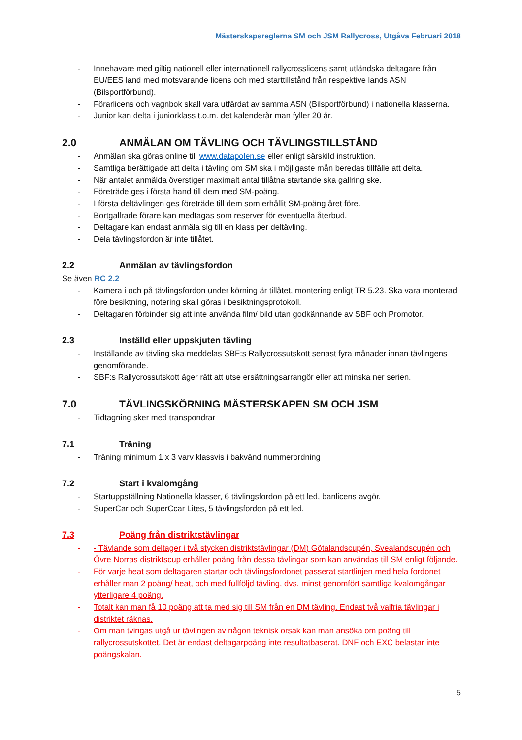Mästerskapsreglerna SM och JSM Rallycross, Utgåva Februari 2018
- Innehavare med giltig nationell eller internationell rallycrosslicens samt utländska deltagare från EU/EES land med motsvarande licens och med starttillstånd från respektive lands ASN (Bilsportförbund).
- Förarlicens och vagnbok skall vara utfärdat av samma ASN (Bilsportförbund) i nationella klasserna.
- Junior kan delta i juniorklass t.o.m. det kalenderår man fyller 20 år.
2.0 ANMÄLAN OM TÄVLING OCH TÄVLINGSTILLSTÅND
- Anmälan ska göras online till www.datapolen.se eller enligt särskild instruktion.
- Samtliga berättigade att delta i tävling om SM ska i möjligaste mån beredas tillfälle att delta.
- När antalet anmälda överstiger maximalt antal tillåtna startande ska gallring ske.
- Företräde ges i första hand till dem med SM-poäng.
- I första deltävlingen ges företräde till dem som erhållit SM-poäng året före.
- Bortgallrade förare kan medtagas som reserver för eventuella återbud.
- Deltagare kan endast anmäla sig till en klass per deltävling.
- Dela tävlingsfordon är inte tillåtet.
2.2 Anmälan av tävlingsfordon
Se även RC 2.2
- Kamera i och på tävlingsfordon under körning är tillåtet, montering enligt TR 5.23. Ska vara monterad före besiktning, notering skall göras i besiktningsprotokoll.
- Deltagaren förbinder sig att inte använda film/ bild utan godkännande av SBF och Promotor.
2.3 Inställd eller uppskjuten tävling
- Inställande av tävling ska meddelas SBF:s Rallycrossutskott senast fyra månader innan tävlingens genomförande.
- SBF:s Rallycrossutskott äger rätt att utse ersättningsarrangör eller att minska ner serien.
7.0 TÄVLINGSKÖRNING MÄSTERSKAPEN SM OCH JSM
- Tidtagning sker med transpondrar
7.1 Träning
- Träning minimum 1 x 3 varv klassvis i bakvänd nummerordning
7.2 Start i kvalomgång
- Startuppställning Nationella klasser, 6 tävlingsfordon på ett led, banlicens avgör.
- SuperCar och SuperCcar Lites, 5 tävlingsfordon på ett led.
7.3 Poäng från distriktstävlingar
- - Tävlande som deltager i två stycken distriktstävlingar (DM) Götalandscupén, Svealandscupén och Övre Norras distriktscup erhåller poäng från dessa tävlingar som kan användas till SM enligt följande.
- För varje heat som deltagaren startar och tävlingsfordonet passerat startlinjen med hela fordonet erhåller man 2 poäng/ heat, och med fullföljd tävling, dvs. minst genomfört samtliga kvalomgångar ytterligare 4 poäng.
- Totalt kan man få 10 poäng att ta med sig till SM från en DM tävling. Endast två valfria tävlingar i distriktet räknas.
- Om man tvingas utgå ur tävlingen av någon teknisk orsak kan man ansöka om poäng till rallycrossutskottet. Det är endast deltagarpoäng inte resultatbaserat. DNF och EXC belastar inte poängskalan.
5